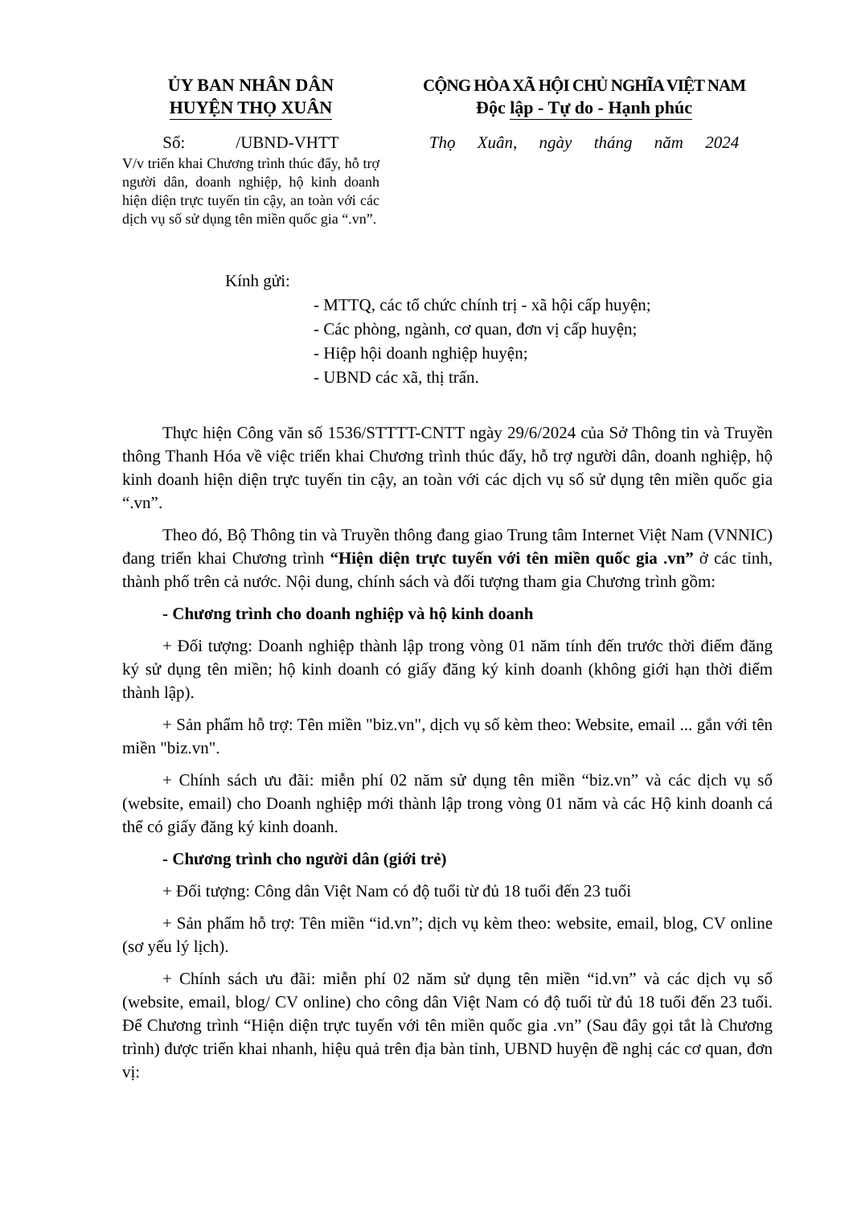ỦY BAN NHÂN DÂN
HUYỆN THỌ XUÂN
Số: /UBND-VHTT
V/v triển khai Chương trình thúc đẩy, hỗ trợ người dân, doanh nghiệp, hộ kinh doanh hiện diện trực tuyến tin cậy, an toàn với các dịch vụ số sử dụng tên miền quốc gia “.vn”.
CỘNG HÒA XÃ HỘI CHỦ NGHĨA VIỆT NAM
Độc lập - Tự do - Hạnh phúc
Thọ Xuân, ngày tháng năm 2024
Kính gửi:
- MTTQ, các tổ chức chính trị - xã hội cấp huyện;
- Các phòng, ngành, cơ quan, đơn vị cấp huyện;
- Hiệp hội doanh nghiệp huyện;
- UBND các xã, thị trấn.
Thực hiện Công văn số 1536/STTTT-CNTT ngày 29/6/2024 của Sở Thông tin và Truyền thông Thanh Hóa về việc triển khai Chương trình thúc đẩy, hỗ trợ người dân, doanh nghiệp, hộ kinh doanh hiện diện trực tuyến tin cậy, an toàn với các dịch vụ số sử dụng tên miền quốc gia “.vn”.
Theo đó, Bộ Thông tin và Truyền thông đang giao Trung tâm Internet Việt Nam (VNNIC) đang triển khai Chương trình “Hiện diện trực tuyến với tên miền quốc gia .vn” ở các tỉnh, thành phố trên cả nước. Nội dung, chính sách và đối tượng tham gia Chương trình gồm:
- Chương trình cho doanh nghiệp và hộ kinh doanh
+ Đối tượng: Doanh nghiệp thành lập trong vòng 01 năm tính đến trước thời điểm đăng ký sử dụng tên miền; hộ kinh doanh có giấy đăng ký kinh doanh (không giới hạn thời điểm thành lập).
+ Sản phẩm hỗ trợ: Tên miền "biz.vn", dịch vụ số kèm theo: Website, email ... gắn với tên miền "biz.vn".
+ Chính sách ưu đãi: miễn phí 02 năm sử dụng tên miền “biz.vn” và các dịch vụ số (website, email) cho Doanh nghiệp mới thành lập trong vòng 01 năm và các Hộ kinh doanh cá thể có giấy đăng ký kinh doanh.
- Chương trình cho người dân (giới trẻ)
+ Đối tượng: Công dân Việt Nam có độ tuổi từ đủ 18 tuổi đến 23 tuổi
+ Sản phẩm hỗ trợ: Tên miền “id.vn”; dịch vụ kèm theo: website, email, blog, CV online (sơ yếu lý lịch).
+ Chính sách ưu đãi: miễn phí 02 năm sử dụng tên miền “id.vn” và các dịch vụ số (website, email, blog/ CV online) cho công dân Việt Nam có độ tuổi từ đủ 18 tuổi đến 23 tuổi. Để Chương trình “Hiện diện trực tuyến với tên miền quốc gia .vn” (Sau đây gọi tắt là Chương trình) được triển khai nhanh, hiệu quả trên địa bàn tỉnh, UBND huyện đề nghị các cơ quan, đơn vị: